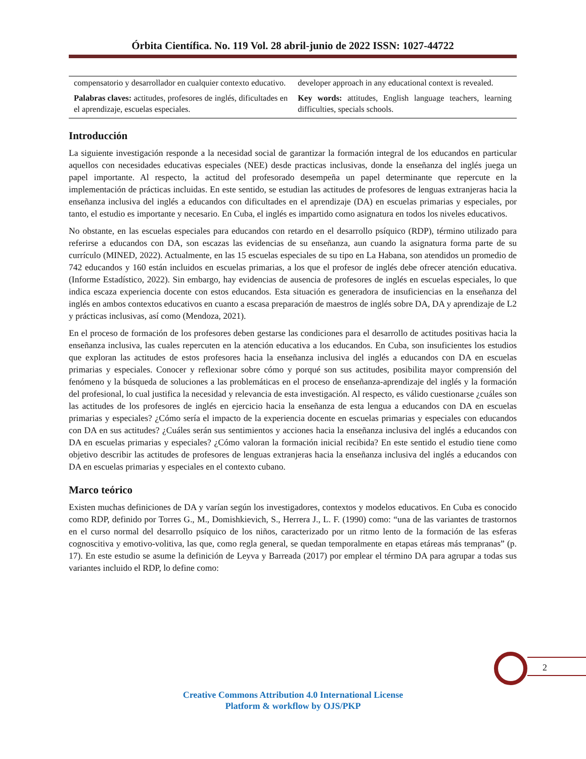Órbita Científica. No. 119 Vol. 28 abril-junio de 2022 ISSN: 1027-44722
| compensatorio y desarrollador en cualquier contexto educativo. | developer approach in any educational context is revealed. |
| Palabras claves: actitudes, profesores de inglés, dificultades en el aprendizaje, escuelas especiales. | Key words: attitudes, English language teachers, learning difficulties, specials schools. |
Introducción
La siguiente investigación responde a la necesidad social de garantizar la formación integral de los educandos en particular aquellos con necesidades educativas especiales (NEE) desde practicas inclusivas, donde la enseñanza del inglés juega un papel importante. Al respecto, la actitud del profesorado desempeña un papel determinante que repercute en la implementación de prácticas incluidas. En este sentido, se estudian las actitudes de profesores de lenguas extranjeras hacia la enseñanza inclusiva del inglés a educandos con dificultades en el aprendizaje (DA) en escuelas primarias y especiales, por tanto, el estudio es importante y necesario. En Cuba, el inglés es impartido como asignatura en todos los niveles educativos.
No obstante, en las escuelas especiales para educandos con retardo en el desarrollo psíquico (RDP), término utilizado para referirse a educandos con DA, son escazas las evidencias de su enseñanza, aun cuando la asignatura forma parte de su currículo (MINED, 2022). Actualmente, en las 15 escuelas especiales de su tipo en La Habana, son atendidos un promedio de 742 educandos y 160 están incluidos en escuelas primarias, a los que el profesor de inglés debe ofrecer atención educativa. (Informe Estadístico, 2022). Sin embargo, hay evidencias de ausencia de profesores de inglés en escuelas especiales, lo que indica escaza experiencia docente con estos educandos. Esta situación es generadora de insuficiencias en la enseñanza del inglés en ambos contextos educativos en cuanto a escasa preparación de maestros de inglés sobre DA, DA y aprendizaje de L2 y prácticas inclusivas, así como (Mendoza, 2021).
En el proceso de formación de los profesores deben gestarse las condiciones para el desarrollo de actitudes positivas hacia la enseñanza inclusiva, las cuales repercuten en la atención educativa a los educandos. En Cuba, son insuficientes los estudios que exploran las actitudes de estos profesores hacia la enseñanza inclusiva del inglés a educandos con DA en escuelas primarias y especiales. Conocer y reflexionar sobre cómo y porqué son sus actitudes, posibilita mayor comprensión del fenómeno y la búsqueda de soluciones a las problemáticas en el proceso de enseñanza-aprendizaje del inglés y la formación del profesional, lo cual justifica la necesidad y relevancia de esta investigación. Al respecto, es válido cuestionarse ¿cuáles son las actitudes de los profesores de inglés en ejercicio hacia la enseñanza de esta lengua a educandos con DA en escuelas primarias y especiales? ¿Cómo sería el impacto de la experiencia docente en escuelas primarias y especiales con educandos con DA en sus actitudes? ¿Cuáles serán sus sentimientos y acciones hacia la enseñanza inclusiva del inglés a educandos con DA en escuelas primarias y especiales? ¿Cómo valoran la formación inicial recibida? En este sentido el estudio tiene como objetivo describir las actitudes de profesores de lenguas extranjeras hacia la enseñanza inclusiva del inglés a educandos con DA en escuelas primarias y especiales en el contexto cubano.
Marco teórico
Existen muchas definiciones de DA y varían según los investigadores, contextos y modelos educativos. En Cuba es conocido como RDP, definido por Torres G., M., Domishkievich, S., Herrera J., L. F. (1990) como: “una de las variantes de trastornos en el curso normal del desarrollo psíquico de los niños, caracterizado por un ritmo lento de la formación de las esferas cognoscitiva y emotivo-volitiva, las que, como regla general, se quedan temporalmente en etapas etáreas más tempranas” (p. 17). En este estudio se asume la definición de Leyva y Barreada (2017) por emplear el término DA para agrupar a todas sus variantes incluido el RDP, lo define como:
2
Creative Commons Attribution 4.0 International License
Platform & workflow by OJS/PKP